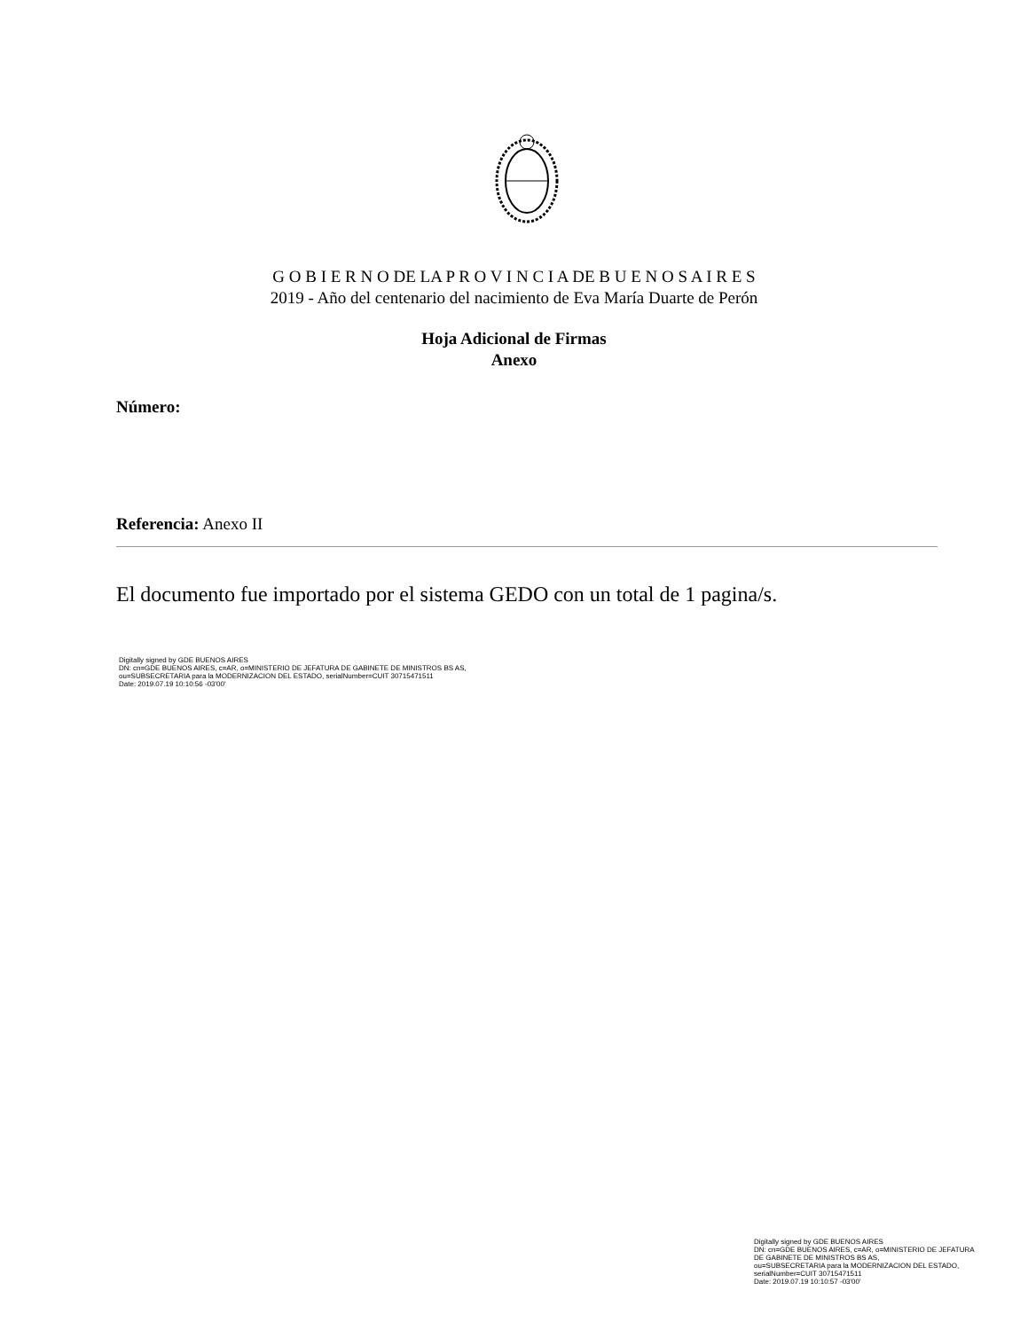G O B I E R N O DE LA P R O V I N C I A DE B U E N O S A I R E S
2019 - Año del centenario del nacimiento de Eva María Duarte de Perón
Hoja Adicional de Firmas
Anexo
Número:
Referencia: Anexo II
El documento fue importado por el sistema GEDO con un total de 1 pagina/s.
Digitally signed by GDE BUENOS AIRES
DN: cn=GDE BUENOS AIRES, c=AR, o=MINISTERIO DE JEFATURA DE GABINETE DE MINISTROS BS AS,
ou=SUBSECRETARIA para la MODERNIZACION DEL ESTADO, serialNumber=CUIT 30715471511
Date: 2019.07.19 10:10:56 -03'00'
Digitally signed by GDE BUENOS AIRES
DN: cn=GDE BUENOS AIRES, c=AR, o=MINISTERIO DE JEFATURA DE GABINETE DE MINISTROS BS AS,
ou=SUBSECRETARIA para la MODERNIZACION DEL ESTADO, serialNumber=CUIT 30715471511
Date: 2019.07.19 10:10:57 -03'00'